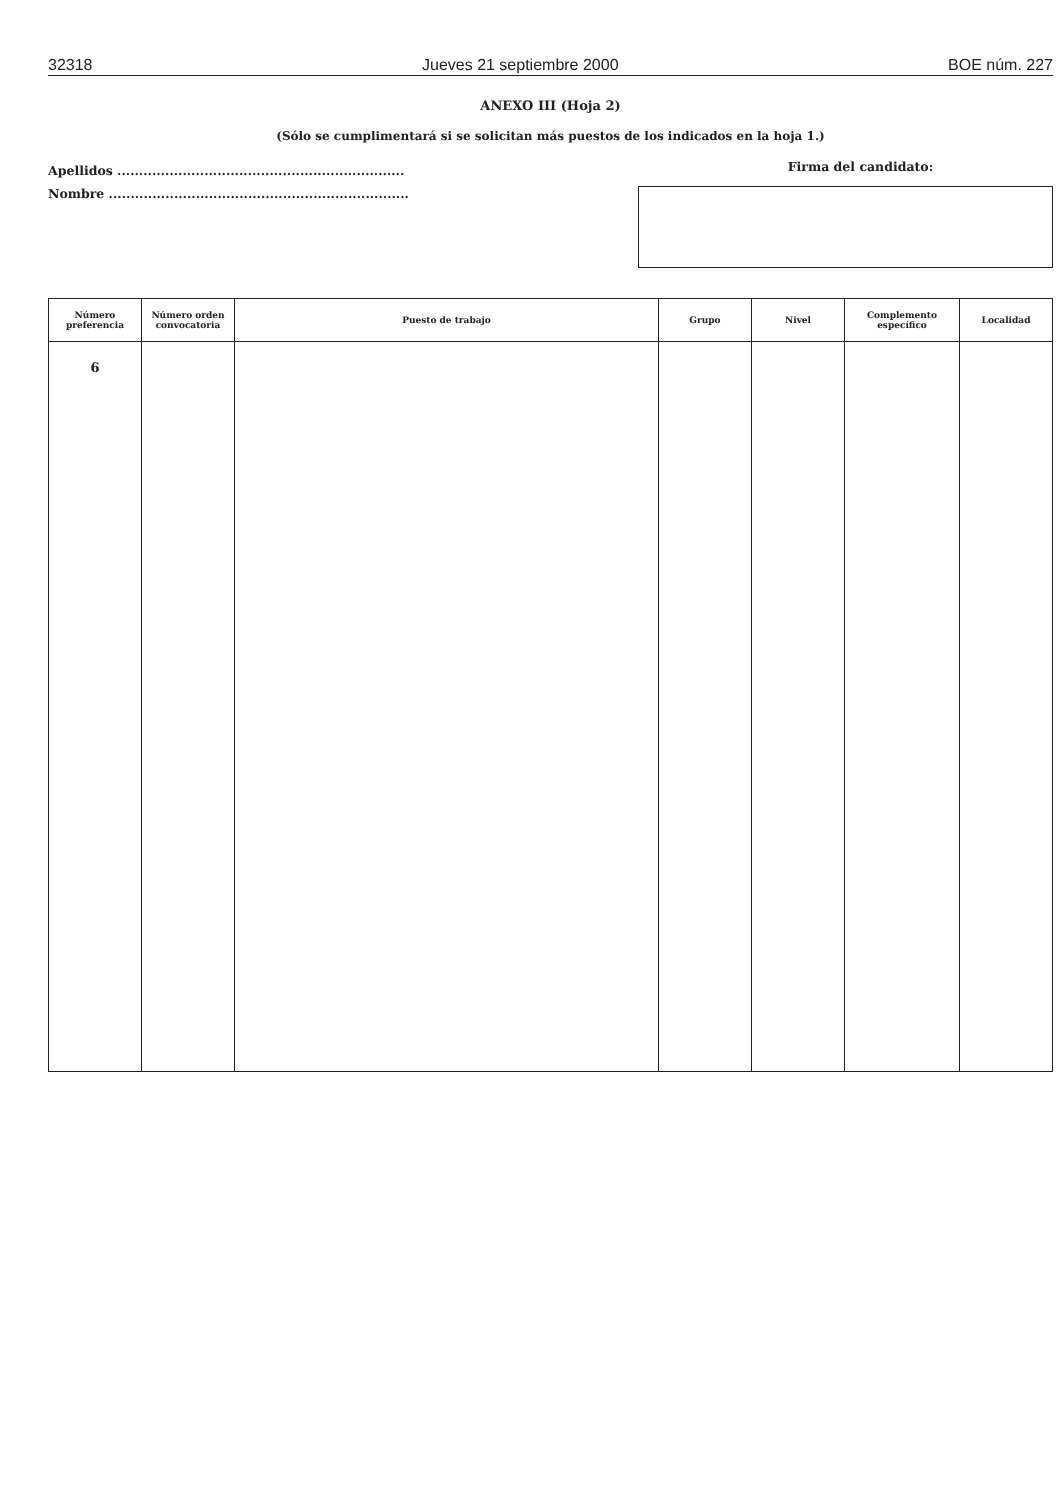32318 Jueves 21 septiembre 2000 BOE núm. 227
ANEXO III (Hoja 2)
(Sólo se cumplimentará si se solicitan más puestos de los indicados en la hoja 1.)
Apellidos ..................................................................
Nombre .....................................................................
Firma del candidato:
| Número preferencia | Número orden convocatoria | Puesto de trabajo | Grupo | Nivel | Complemento específico | Localidad |
| --- | --- | --- | --- | --- | --- | --- |
| 6 | | | | | | |